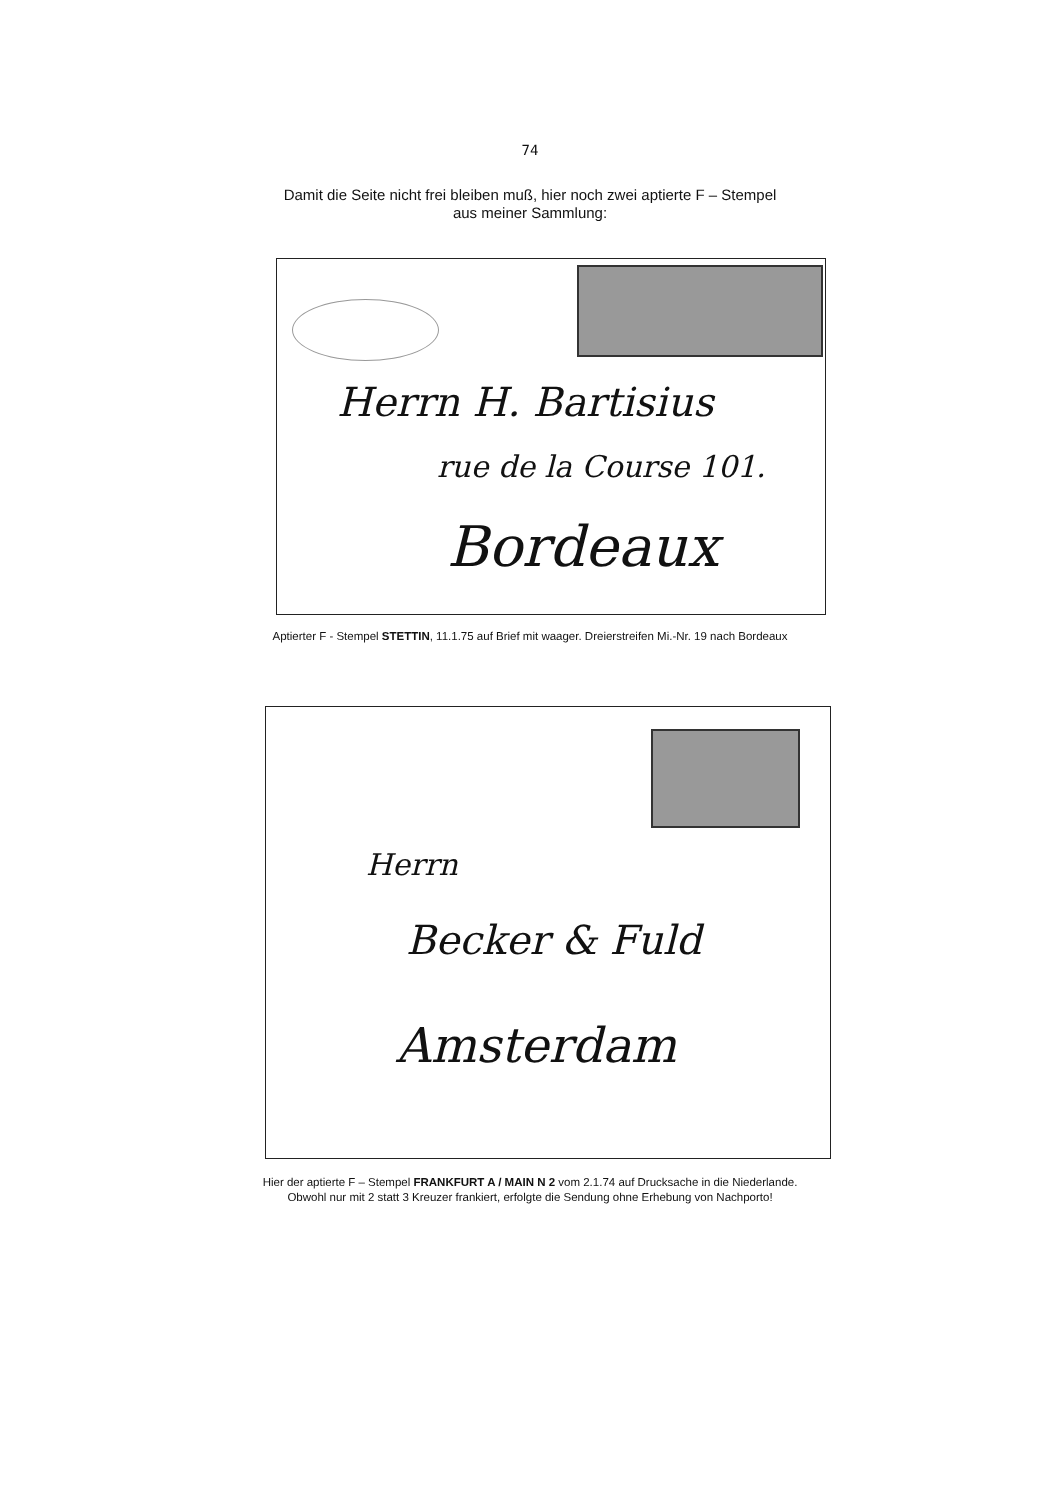74
Damit die Seite nicht frei bleiben muß, hier noch zwei aptierte F – Stempel
aus meiner Sammlung:
Herrn H. Bartisius
rue de la Course 101.
Bordeaux
Aptierter F - Stempel STETTIN, 11.1.75 auf Brief mit waager. Dreierstreifen Mi.-Nr. 19 nach Bordeaux
Herrn
Becker & Fuld
Amsterdam
Hier der aptierte F – Stempel FRANKFURT A / MAIN N 2 vom 2.1.74 auf Drucksache in die Niederlande.
Obwohl nur mit 2 statt 3 Kreuzer frankiert, erfolgte die Sendung ohne Erhebung von Nachporto!